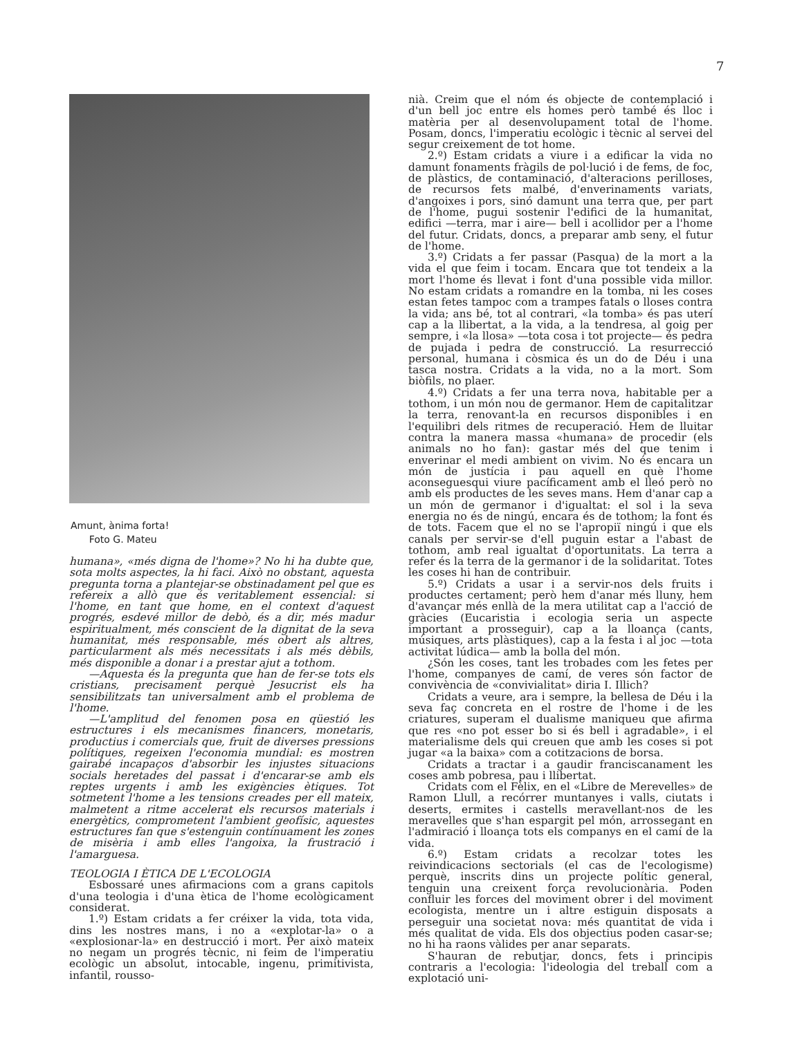7
Amunt, ànima forta!
Foto G. Mateu
humana», «més digna de l'home»? No hi ha dubte que, sota molts aspectes, la hi faci. Això no obstant, aquesta pregunta torna a plantejar-se obstinadament pel que es refereix a allò que és veritablement essencial: si l'home, en tant que home, en el context d'aquest progrés, esdevé millor de debò, és a dir, més madur espiritualment, més conscient de la dignitat de la seva humanitat, més responsable, més obert als altres, particularment als més necessitats i als més dèbils, més disponible a donar i a prestar ajut a tothom.
—Aquesta és la pregunta que han de fer-se tots els cristians, precisament perquè Jesucrist els ha sensibilitzats tan universalment amb el problema de l'home.
—L'amplitud del fenomen posa en qüestió les estructures i els mecanismes financers, monetaris, productius i comercials que, fruit de diverses pressions polítiques, regeixen l'economia mundial: es mostren gairabé incapaços d'absorbir les injustes situacions socials heretades del passat i d'encarar-se amb els reptes urgents i amb les exigències ètiques. Tot sotmetent l'home a les tensions creades per ell mateix, malmetent a ritme accelerat els recursos materials i energètics, comprometent l'ambient geofísic, aquestes estructures fan que s'estenguin contínuament les zones de misèria i amb elles l'angoixa, la frustració i l'amarguesa.
TEOLOGIA I ÈTICA DE L'ECOLOGIA
Esbossaré unes afirmacions com a grans capitols d'una teologia i d'una ètica de l'home ecològicament considerat.
1.º) Estam cridats a fer créixer la vida, tota vida, dins les nostres mans, i no a «explotar-la» o a «explosionar-la» en destrucció i mort. Per això mateix no negam un progrés tècnic, ni feim de l'imperatiu ecològic un absolut, intocable, ingenu, primitivista, infantil, rousso-
nià. Creim que el nóm és objecte de contemplació i d'un bell joc entre els homes però també és lloc i matèria per al desenvolupament total de l'home. Posam, doncs, l'imperatiu ecològic i tècnic al servei del segur creixement de tot home.
2.º) Estam cridats a viure i a edificar la vida no damunt fonaments fràgils de pol·lució i de fems, de foc, de plàstics, de contaminació, d'alteracions perilloses, de recursos fets malbé, d'enverinaments variats, d'angoixes i pors, sinó damunt una terra que, per part de l'home, pugui sostenir l'edifici de la humanitat, edifici —terra, mar i aire— bell i acollidor per a l'home del futur. Cridats, doncs, a preparar amb seny, el futur de l'home.
3.º) Cridats a fer passar (Pasqua) de la mort a la vida el que feim i tocam. Encara que tot tendeix a la mort l'home és llevat i font d'una possible vida millor. No estam cridats a romandre en la tomba, ni les coses estan fetes tampoc com a trampes fatals o lloses contra la vida; ans bé, tot al contrari, «la tomba» és pas uterí cap a la llibertat, a la vida, a la tendresa, al goig per sempre, i «la llosa» —tota cosa i tot projecte— és pedra de pujada i pedra de construcció. La resurrecció personal, humana i còsmica és un do de Déu i una tasca nostra. Cridats a la vida, no a la mort. Som biòfils, no plaer.
4.º) Cridats a fer una terra nova, habitable per a tothom, i un món nou de germanor. Hem de capitalitzar la terra, renovant-la en recursos disponibles i en l'equilibri dels ritmes de recuperació. Hem de lluitar contra la manera massa «humana» de procedir (els animals no ho fan): gastar més del que tenim i enverinar el medi ambient on vivim. No és encara un món de justícia i pau aquell en què l'home aconseguesqui viure pacíficament amb el lleó però no amb els productes de les seves mans. Hem d'anar cap a un món de germanor i d'igualtat: el sol i la seva energia no és de ningú, encara és de tothom; la font és de tots. Facem que el no se l'apropiï ningú i que els canals per servir-se d'ell puguin estar a l'abast de tothom, amb real igualtat d'oportunitats. La terra a refer és la terra de la germanor i de la solidaritat. Totes les coses hi han de contribuir.
5.º) Cridats a usar i a servir-nos dels fruits i productes certament; però hem d'anar més lluny, hem d'avançar més enllà de la mera utilitat cap a l'acció de gràcies (Eucaristia i ecologia seria un aspecte important a prosseguir), cap a la lloança (cants, músiques, arts plàstiques), cap a la festa i al joc —tota activitat lúdica— amb la bolla del món.
¿Són les coses, tant les trobades com les fetes per l'home, companyes de camí, de veres són factor de convivència de «convivialitat» diria I. Illich?
Cridats a veure, ara i sempre, la bellesa de Déu i la seva faç concreta en el rostre de l'home i de les criatures, superam el dualisme maniqueu que afirma que res «no pot esser bo si és bell i agradable», i el materialisme dels qui creuen que amb les coses si pot jugar «a la baixa» com a cotitzacions de borsa.
Cridats a tractar i a gaudir franciscanament les coses amb pobresa, pau i llibertat.
Cridats com el Fèlix, en el «Libre de Merevelles» de Ramon Llull, a recórrer muntanyes i valls, ciutats i deserts, ermites i castells meravellant-nos de les meravelles que s'han espargit pel món, arrossegant en l'admiració i lloança tots els companys en el camí de la vida.
6.º) Estam cridats a recolzar totes les reivindicacions sectorials (el cas de l'ecologisme) perquè, inscrits dins un projecte polític general, tenguin una creixent força revolucionària. Poden confluir les forces del moviment obrer i del moviment ecologista, mentre un i altre estiguin disposats a perseguir una societat nova: més quantitat de vida i més qualitat de vida. Els dos objectius poden casar-se; no hi ha raons vàlides per anar separats.
S'hauran de rebutjar, doncs, fets i principis contraris a l'ecologia: l'ideologia del treball com a explotació uni-